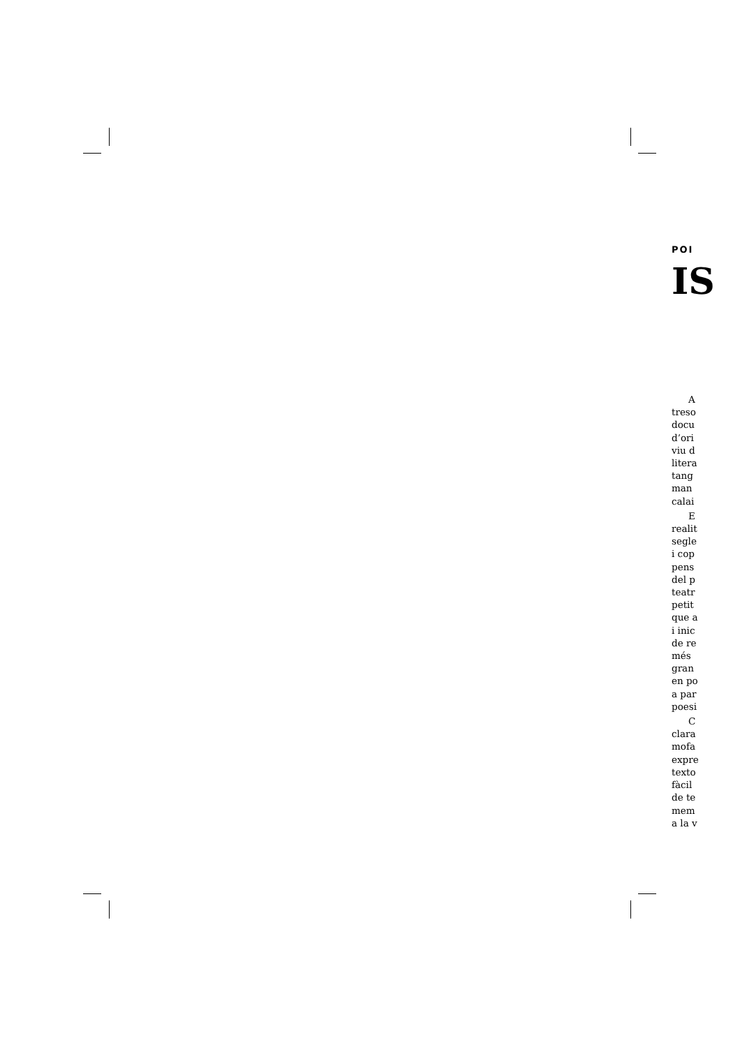POI
IS
A
treso
docu
d’ori
viu d
litera
tang
man
calai
E
realit
segle
i cop
pens
del p
teatr
petit
que a
i inic
de re
més
gran
en po
a par
poesi
C
clara
mofa
expre
texto
fàcil
de te
mem
a la v